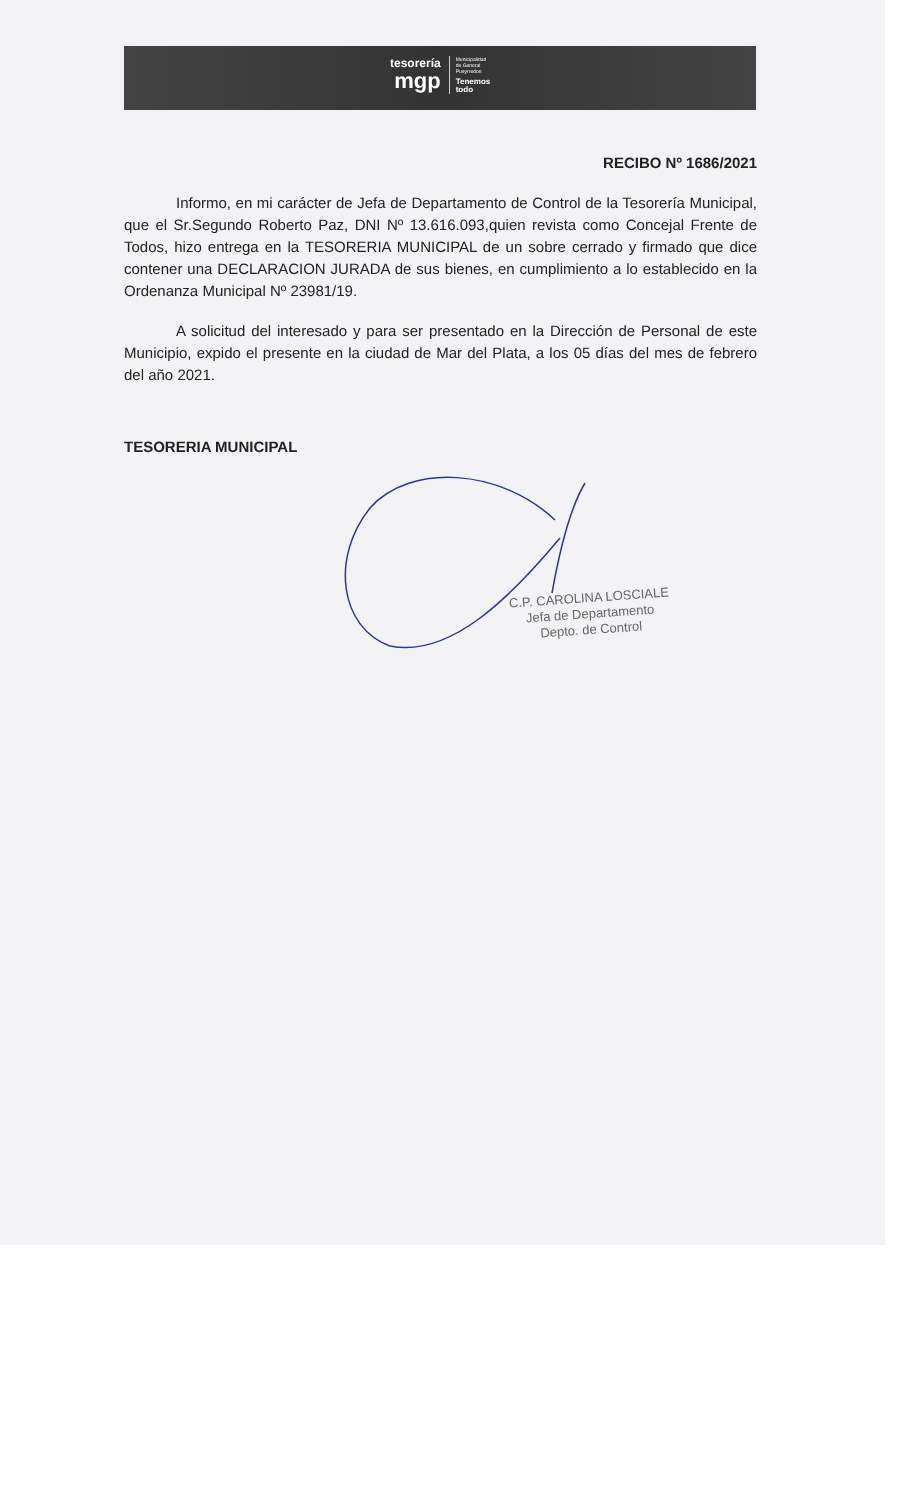tesorería
mgp
Municipalidad
de General
Pueyrredon
Tenemos
todo
RECIBO Nº 1686/2021
Informo, en mi carácter de Jefa de Departamento de Control de la Tesorería Municipal, que el Sr.Segundo Roberto Paz, DNI Nº 13.616.093,quien revista como Concejal Frente de Todos, hizo entrega en la TESORERIA MUNICIPAL de un sobre cerrado y firmado que dice contener una DECLARACION JURADA de sus bienes, en cumplimiento a lo establecido en la Ordenanza Municipal Nº 23981/19.
A solicitud del interesado y para ser presentado en la Dirección de Personal de este Municipio, expido el presente en la ciudad de Mar del Plata, a los 05 días del mes de febrero del año 2021.
TESORERIA MUNICIPAL
C.P. CAROLINA LOSCIALE
Jefa de Departamento
Depto. de Control